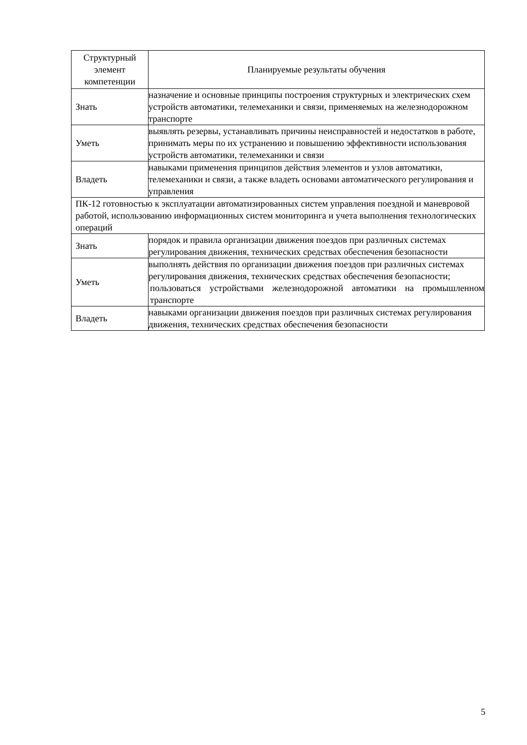| Структурный элемент компетенции | Планируемые результаты обучения |
| --- | --- |
| Знать | назначение и основные принципы построения структурных и электрических схем устройств автоматики, телемеханики и связи, применяемых на железнодорожном транспорте |
| Уметь | выявлять резервы, устанавливать причины неисправностей и недостатков в работе, принимать меры по их устранению и повышению эффективности использования устройств автоматики, телемеханики и связи |
| Владеть | навыками применения принципов действия элементов и узлов автоматики, телемеханики и связи, а также владеть основами автоматического регулирования и управления |
| ПК-12 готовностью к эксплуатации автоматизированных систем управления поездной и маневровой работой, использованию информационных систем мониторинга и учета выполнения технологических операций | |
| Знать | порядок и правила организации движения поездов при различных системах регулирования движения, технических средствах обеспечения безопасности |
| Уметь | выполнять действия по организации движения поездов при различных системах регулирования движения, технических средствах обеспечения безопасности; пользоваться устройствами железнодорожной автоматики на промышленном транспорте |
| Владеть | навыками организации движения поездов при различных системах регулирования движения, технических средствах обеспечения безопасности |
5